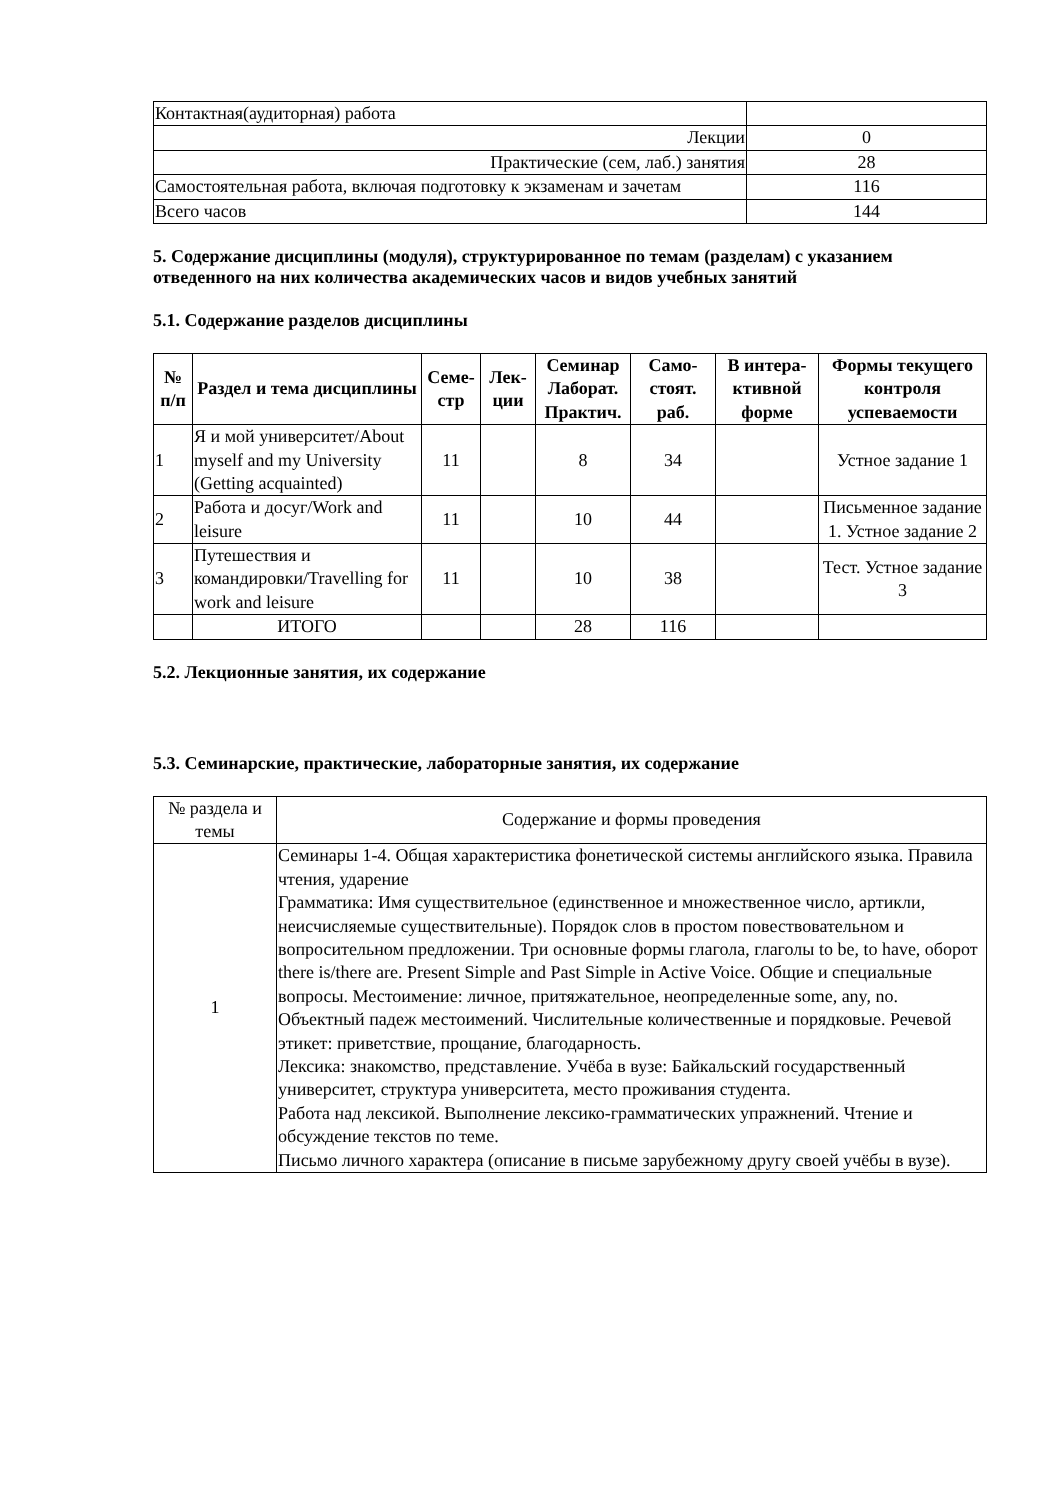| Контактная(аудиторная) работа | |
| Лекции | 0 |
| Практические (сем, лаб.) занятия | 28 |
| Самостоятельная работа, включая подготовку к экзаменам и зачетам | 116 |
| Всего часов | 144 |
5. Содержание дисциплины (модуля), структурированное по темам (разделам) с указанием отведенного на них количества академических часов и видов учебных занятий
5.1. Содержание разделов дисциплины
| № п/п | Раздел и тема дисциплины | Семе-стр | Лек-ции | Семинар Лаборат. Практич. | Само-стоят. раб. | В интера-ктивной форме | Формы текущего контроля успеваемости |
| --- | --- | --- | --- | --- | --- | --- | --- |
| 1 | Я и мой университет/About myself and my University (Getting acquainted) | 11 | | 8 | 34 | | Устное задание 1 |
| 2 | Работа и досуг/Work and leisure | 11 | | 10 | 44 | | Письменное задание 1. Устное задание 2 |
| 3 | Путешествия и командировки/Travelling for work and leisure | 11 | | 10 | 38 | | Тест. Устное задание 3 |
| | ИТОГО | | | 28 | 116 | | |
5.2. Лекционные занятия, их содержание
5.3. Семинарские, практические, лабораторные занятия, их содержание
| № раздела и темы | Содержание и формы проведения |
| 1 | Семинары 1-4. Общая характеристика фонетической системы английского языка. Правила чтения, ударение Грамматика: Имя существительное (единственное и множественное число, артикли, неисчисляемые существительные). Порядок слов в простом повествовательном и вопросительном предложении. Три основные формы глагола, глаголы to be, to have, оборот there is/there are. Present Simple and Past Simple in Active Voice. Общие и специальные вопросы. Местоимение: личное, притяжательное, неопределенные some, any, no. Объектный падеж местоимений. Числительные количественные и порядковые. Речевой этикет: приветствие, прощание, благодарность. Лексика: знакомство, представление. Учёба в вузе: Байкальский государственный университет, структура университета, место проживания студента. Работа над лексикой. Выполнение лексико-грамматических упражнений. Чтение и обсуждение текстов по теме. Письмо личного характера (описание в письме зарубежному другу своей учёбы в вузе). |